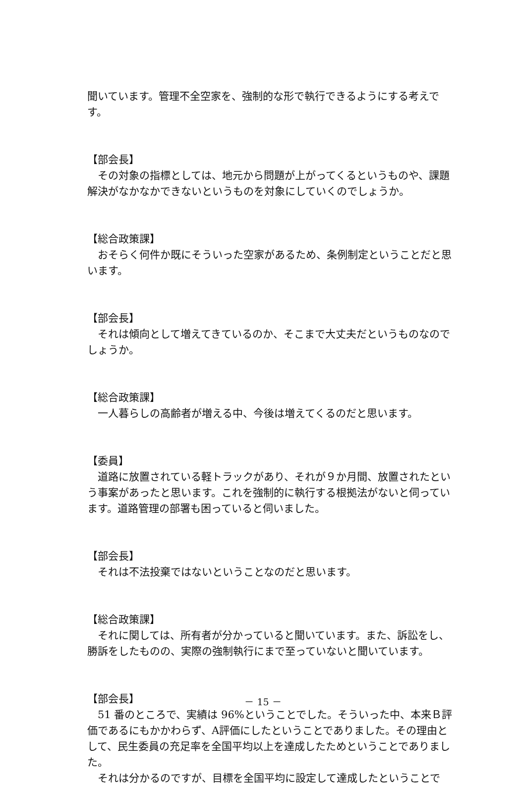聞いています。管理不全空家を、強制的な形で執行できるようにする考えです。
【部会長】
その対象の指標としては、地元から問題が上がってくるというものや、課題解決がなかなかできないというものを対象にしていくのでしょうか。
【総合政策課】
おそらく何件か既にそういった空家があるため、条例制定ということだと思います。
【部会長】
それは傾向として増えてきているのか、そこまで大丈夫だというものなのでしょうか。
【総合政策課】
一人暮らしの高齢者が増える中、今後は増えてくるのだと思います。
【委員】
道路に放置されている軽トラックがあり、それが９か月間、放置されたという事案があったと思います。これを強制的に執行する根拠法がないと伺っています。道路管理の部署も困っていると伺いました。
【部会長】
それは不法投棄ではないということなのだと思います。
【総合政策課】
それに関しては、所有者が分かっていると聞いています。また、訴訟をし、勝訴をしたものの、実際の強制執行にまで至っていないと聞いています。
【部会長】
51 番のところで、実績は 96%ということでした。そういった中、本来Ｂ評価であるにもかかわらず、A評価にしたということでありました。その理由として、民生委員の充足率を全国平均以上を達成したためということでありました。
それは分かるのですが、目標を全国平均に設定して達成したということで
－ 15 －